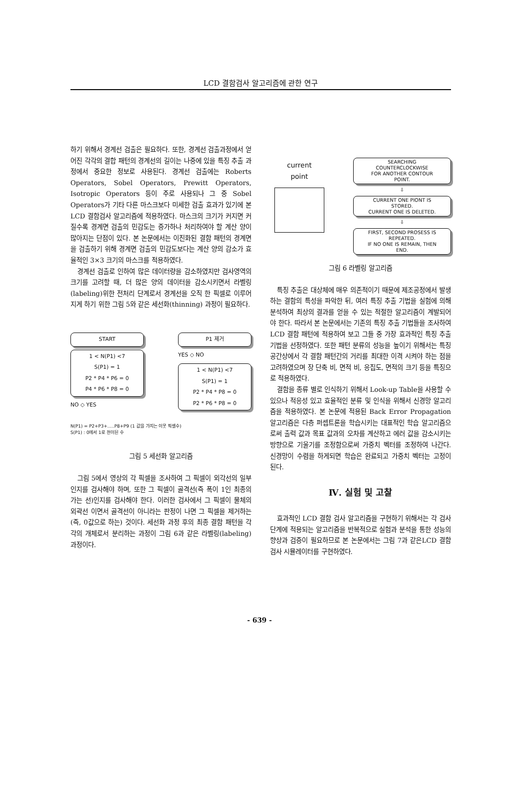LCD 결함검사 알고리즘에 관한 연구
하기 위해서 경계선 검출은 필요하다. 또한, 경계선 검출과정에서 얻어진 각각의 결합 패턴의 경계선의 길이는 나중에 있을 특징 추출 과정에서 중요한 정보로 사용된다. 경계선 검출에는 Roberts Operators, Sobel Operators, Prewitt Operators, Isotropic Operators 등이 주로 사용되나 그 중 Sobel Operators가 기타 다른 마스크보다 미세한 검출 효과가 있기에 본 LCD 결함검사 알고리즘에 적용하였다. 마스크의 크기가 커지면 커질수록 경계면 검출의 민감도는 증가하나 처리하여야 할 계산 양이 많아지는 단점이 있다. 본 논문에서는 이진화된 결함 패턴의 경계면을 검출하기 위해 경계면 검출의 민감도보다는 계산 양의 감소가 효율적인 3×3 크기의 마스크를 적용하였다.
경계선 검출로 인하여 많은 데이터량을 감소하였지만 검사영역의 크기를 고려할 때, 더 많은 양의 데이터을 감소시키면서 라벨링(labeling)위한 전처리 단계로서 경계선을 오직 한 픽셀로 이루어지게 하기 위한 그림 5와 같은 세선화(thinning) 과정이 필요하다.
START
1 < N(P1) <7
S(P1) = 1
P2 * P4 * P6 = 0
P4 * P6 * P8 = 0
NO ◇ YES
P1 제거
YES ◇ NO
1 < N(P1) <7
S(P1) = 1
P2 * P4 * P8 = 0
P2 * P6 * P8 = 0
N(P1) = P2+P3+.....P8+P9 (1 값을 가지는 이웃 픽셀수)
S(P1) : 0에서 1로 천이된 수
그림 5 세선화 알고리즘
그림 5에서 영상의 각 픽셀을 조사하여 그 픽셀이 외각선의 일부인지를 검사해야 하며, 또한 그 픽셀이 골격선(즉 폭이 1인 최종의 가는 선)인지를 검사해야 한다. 이러한 검사에서 그 픽셀이 물체의 외곽선 이면서 골격선이 아니라는 판정이 나면 그 픽셀을 제거하는 (즉, 0값으로 하는) 것이다. 세선화 과정 후의 최종 결함 패턴을 각각의 개체로서 분리하는 과정이 그림 6과 같은 라벨링(labeling) 과정이다.
current
point
SEARCHING
COUNTERCLOCKWISE
FOR ANOTHER CONTOUR
POINT.
⇩
CURRENT ONE PIONT IS
STORED.
CURRENT ONE IS DELETED.
⇩
FIRST, SECOND PROSESS IS
REPEATED.
IF NO ONE IS REMAIN, THEN
END.
그림 6 라벨링 알고리즘
특징 추출은 대상체에 매우 의존적이기 때문에 제조공정에서 발생하는 결함의 특성을 파악한 뒤, 여러 특징 추출 기법을 실험에 의해 분석하여 최상의 결과를 얻을 수 있는 적절한 알고리즘이 계발되어야 한다. 따라서 본 논문에서는 기존의 특징 추출 기법들을 조사하여 LCD 결함 패턴에 적용하여 보고 그들 중 가장 효과적인 특징 추출 기법을 선정하였다. 또한 패턴 분류의 성능을 높이기 위해서는 특징 공간상에서 각 결함 패턴간의 거리를 최대한 이격 시켜야 하는 점을 고려하였으며 장 단축 비, 면적 비, 응집도, 면적의 크기 등을 특징으로 적용하였다.
결함을 종류 별로 인식하기 위해서 Look-up Table을 사용할 수 있으나 적응성 있고 효율적인 분류 및 인식을 위해서 신경망 알고리즘을 적용하였다. 본 논문에 적용된 Back Error Propagation 알고리즘은 다층 퍼셉트론을 학습시키는 대표적인 학습 알고리즘으로써 출력 값과 목표 값과의 오차를 계산하고 에러 값을 감소시키는 방향으로 기울기를 조정함으로써 가중치 벡터를 조정하여 나간다. 신경망이 수렴을 하게되면 학습은 완료되고 가중치 벡터는 고정이 된다.
Ⅳ. 실험 및 고찰
효과적인 LCD 결함 검사 알고리즘을 구현하기 위해서는 각 검사 단계에 적용되는 알고리즘을 반복적으로 실험과 분석을 통한 성능의 향상과 검증이 필요하므로 본 논문에서는 그림 7과 같은LCD 결함 검사 시뮬레이터를 구현하였다.
- 639 -